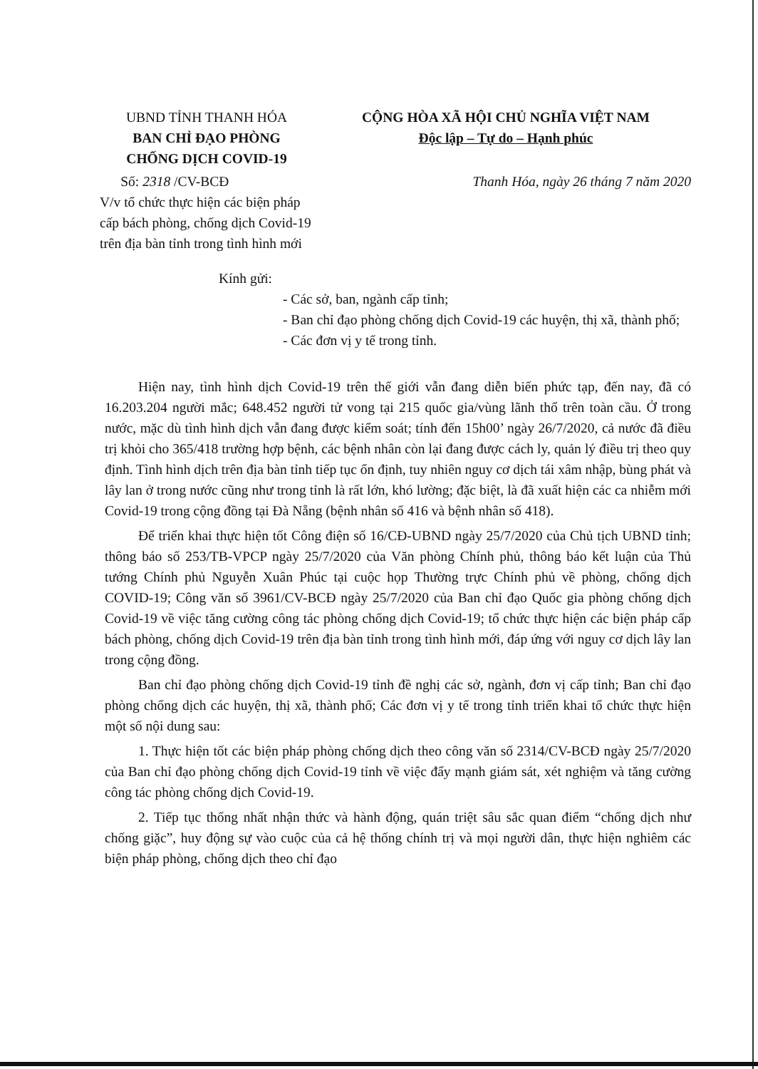UBND TỈNH THANH HÓA
BAN CHỈ ĐẠO PHÒNG
CHỐNG DỊCH COVID-19
CỘNG HÒA XÃ HỘI CHỦ NGHĨA VIỆT NAM
Độc lập – Tự do – Hạnh phúc
Số: 2318 /CV-BCĐ
V/v tổ chức thực hiện các biện pháp
cấp bách phòng, chống dịch Covid-19
trên địa bàn tỉnh trong tình hình mới
Thanh Hóa, ngày 26 tháng 7 năm 2020
Kính gửi:
- Các sở, ban, ngành cấp tỉnh;
- Ban chỉ đạo phòng chống dịch Covid-19 các huyện, thị xã, thành phố;
- Các đơn vị y tế trong tỉnh.
Hiện nay, tình hình dịch Covid-19 trên thế giới vẫn đang diễn biến phức tạp, đến nay, đã có 16.203.204 người mắc; 648.452 người tử vong tại 215 quốc gia/vùng lãnh thổ trên toàn cầu. Ở trong nước, mặc dù tình hình dịch vẫn đang được kiểm soát; tính đến 15h00’ ngày 26/7/2020, cả nước đã điều trị khỏi cho 365/418 trường hợp bệnh, các bệnh nhân còn lại đang được cách ly, quản lý điều trị theo quy định. Tình hình dịch trên địa bàn tỉnh tiếp tục ổn định, tuy nhiên nguy cơ dịch tái xâm nhập, bùng phát và lây lan ở trong nước cũng như trong tỉnh là rất lớn, khó lường; đặc biệt, là đã xuất hiện các ca nhiễm mới Covid-19 trong cộng đồng tại Đà Nẵng (bệnh nhân số 416 và bệnh nhân số 418).
Để triển khai thực hiện tốt Công điện số 16/CĐ-UBND ngày 25/7/2020 của Chủ tịch UBND tỉnh; thông báo số 253/TB-VPCP ngày 25/7/2020 của Văn phòng Chính phủ, thông báo kết luận của Thủ tướng Chính phủ Nguyễn Xuân Phúc tại cuộc họp Thường trực Chính phủ về phòng, chống dịch COVID-19; Công văn số 3961/CV-BCĐ ngày 25/7/2020 của Ban chỉ đạo Quốc gia phòng chống dịch Covid-19 về việc tăng cường công tác phòng chống dịch Covid-19; tổ chức thực hiện các biện pháp cấp bách phòng, chống dịch Covid-19 trên địa bàn tỉnh trong tình hình mới, đáp ứng với nguy cơ dịch lây lan trong cộng đồng.
Ban chỉ đạo phòng chống dịch Covid-19 tỉnh đề nghị các sở, ngành, đơn vị cấp tỉnh; Ban chỉ đạo phòng chống dịch các huyện, thị xã, thành phố; Các đơn vị y tế trong tỉnh triển khai tổ chức thực hiện một số nội dung sau:
1. Thực hiện tốt các biện pháp phòng chống dịch theo công văn số 2314/CV-BCĐ ngày 25/7/2020 của Ban chỉ đạo phòng chống dịch Covid-19 tỉnh về việc đẩy mạnh giám sát, xét nghiệm và tăng cường công tác phòng chống dịch Covid-19.
2. Tiếp tục thống nhất nhận thức và hành động, quán triệt sâu sắc quan điểm “chống dịch như chống giặc”, huy động sự vào cuộc của cả hệ thống chính trị và mọi người dân, thực hiện nghiêm các biện pháp phòng, chống dịch theo chỉ đạo